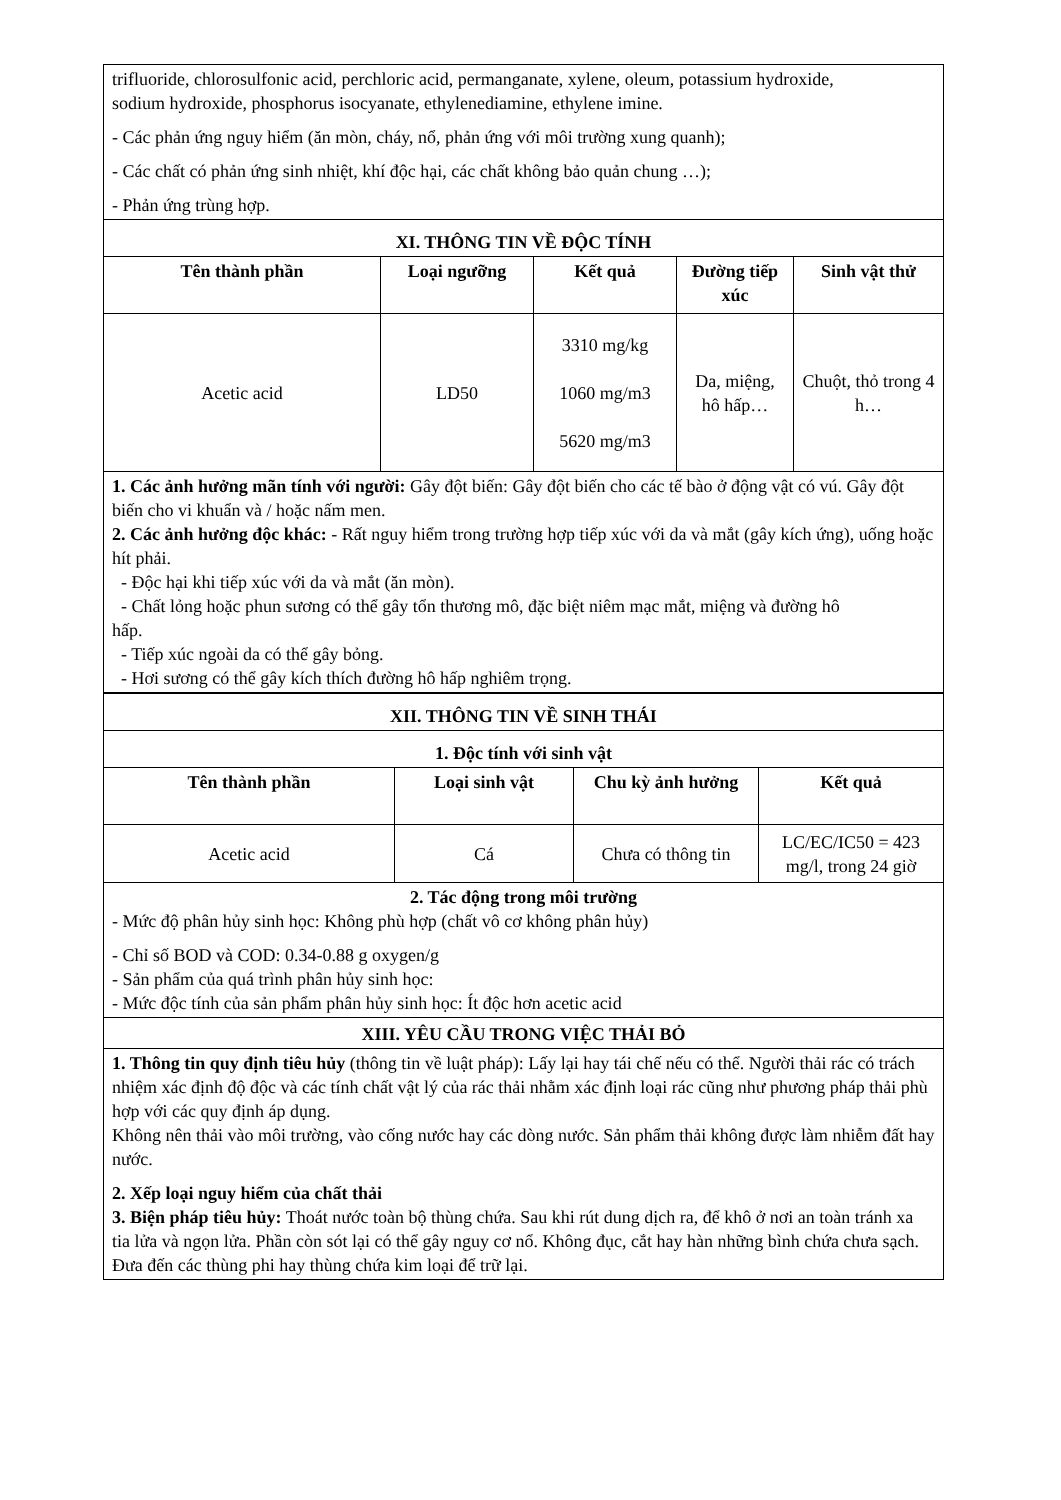| trifluoride, chlorosulfonic acid, perchloric acid, permanganate, xylene, oleum, potassium hydroxide, sodium hydroxide, phosphorus isocyanate, ethylenediamine, ethylene imine. - Các phản ứng nguy hiểm (ăn mòn, cháy, nổ, phản ứng với môi trường xung quanh); - Các chất có phản ứng sinh nhiệt, khí độc hại, các chất không bảo quản chung …); - Phản ứng trùng hợp. | | | | |
| XI. THÔNG TIN VỀ ĐỘC TÍNH | | | | |
| Tên thành phần | Loại ngưỡng | Kết quả | Đường tiếp xúc | Sinh vật thử |
| Acetic acid | LD50 | 3310 mg/kg 1060 mg/m3 5620 mg/m3 | Da, miệng, hô hấp… | Chuột, thỏ trong 4 h… |
| 1. Các ảnh hưởng mãn tính với người: Gây đột biến: Gây đột biến cho các tế bào ở động vật có vú. Gây đột biến cho vi khuẩn và / hoặc nấm men. 2. Các ảnh hưởng độc khác: - Rất nguy hiểm trong trường hợp tiếp xúc với da và mắt (gây kích ứng), uống hoặc hít phải. - Độc hại khi tiếp xúc với da và mắt (ăn mòn). - Chất lỏng hoặc phun sương có thể gây tổn thương mô, đặc biệt niêm mạc mắt, miệng và đường hô hấp. - Tiếp xúc ngoài da có thể gây bỏng. - Hơi sương có thể gây kích thích đường hô hấp nghiêm trọng. | | | | |
| XII. THÔNG TIN VỀ SINH THÁI | | | |
| 1. Độc tính với sinh vật | | | |
| Tên thành phần | Loại sinh vật | Chu kỳ ảnh hưởng | Kết quả |
| Acetic acid | Cá | Chưa có thông tin | LC/EC/IC50 = 423 mg/l, trong 24 giờ |
| 2. Tác động trong môi trường - Mức độ phân hủy sinh học: Không phù hợp (chất vô cơ không phân hủy) - Chỉ số BOD và COD: 0.34-0.88 g oxygen/g - Sản phẩm của quá trình phân hủy sinh học: - Mức độc tính của sản phẩm phân hủy sinh học: Ít độc hơn acetic acid | | | |
| XIII. YÊU CẦU TRONG VIỆC THẢI BỎ | | | |
| 1. Thông tin quy định tiêu hủy (thông tin về luật pháp): Lấy lại hay tái chế nếu có thể. Người thải rác có trách nhiệm xác định độ độc và các tính chất vật lý của rác thải nhằm xác định loại rác cũng như phương pháp thải phù hợp với các quy định áp dụng. Không nên thải vào môi trường, vào cống nước hay các dòng nước. Sản phẩm thải không được làm nhiễm đất hay nước. 2. Xếp loại nguy hiểm của chất thải 3. Biện pháp tiêu hủy: Thoát nước toàn bộ thùng chứa. Sau khi rút dung dịch ra, để khô ở nơi an toàn tránh xa tia lửa và ngọn lửa. Phần còn sót lại có thể gây nguy cơ nổ. Không đục, cắt hay hàn những bình chứa chưa sạch. Đưa đến các thùng phi hay thùng chứa kim loại để trữ lại. | | | |